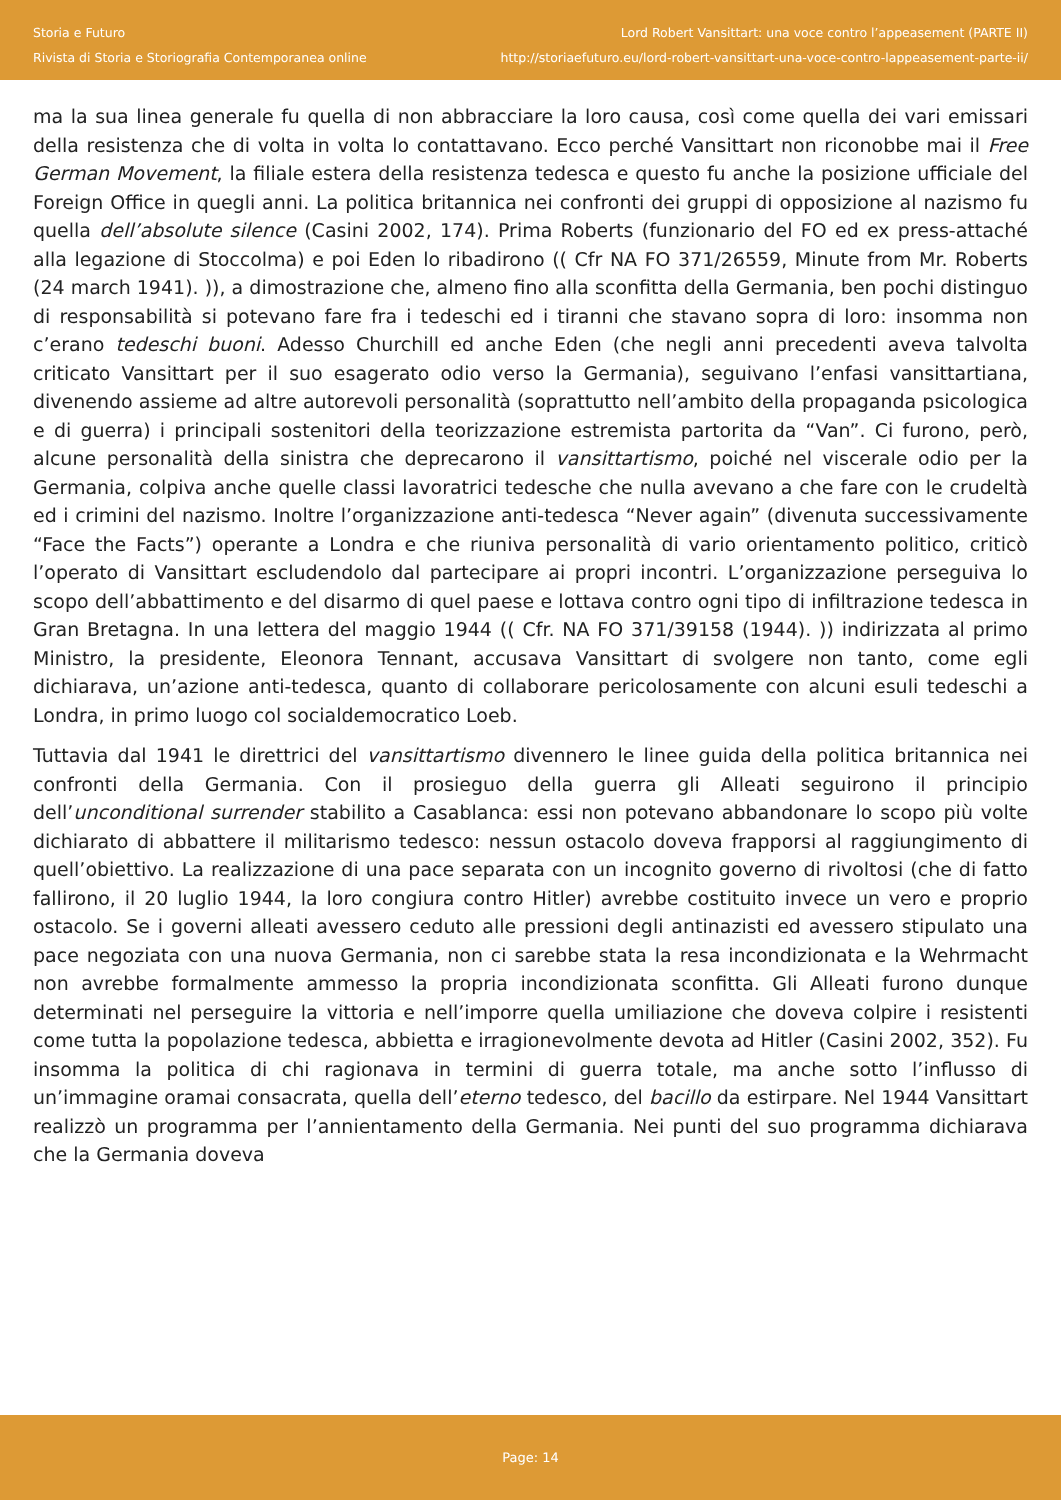Storia e Futuro
Rivista di Storia e Storiografia Contemporanea online
Lord Robert Vansittart: una voce contro l’appeasement (PARTE II)
http://storiaefuturo.eu/lord-robert-vansittart-una-voce-contro-lappeasement-parte-ii/
ma la sua linea generale fu quella di non abbracciare la loro causa, così come quella dei vari emissari della resistenza che di volta in volta lo contattavano. Ecco perché Vansittart non riconobbe mai il Free German Movement, la filiale estera della resistenza tedesca e questo fu anche la posizione ufficiale del Foreign Office in quegli anni. La politica britannica nei confronti dei gruppi di opposizione al nazismo fu quella dell’absolute silence (Casini 2002, 174). Prima Roberts (funzionario del FO ed ex press-attaché alla legazione di Stoccolma) e poi Eden lo ribadirono (( Cfr NA FO 371/26559, Minute from Mr. Roberts (24 march 1941). )), a dimostrazione che, almeno fino alla sconfitta della Germania, ben pochi distinguo di responsabilità si potevano fare fra i tedeschi ed i tiranni che stavano sopra di loro: insomma non c’erano tedeschi buoni. Adesso Churchill ed anche Eden (che negli anni precedenti aveva talvolta criticato Vansittart per il suo esagerato odio verso la Germania), seguivano l’enfasi vansittartiana, divenendo assieme ad altre autorevoli personalità (soprattutto nell’ambito della propaganda psicologica e di guerra) i principali sostenitori della teorizzazione estremista partorita da “Van”. Ci furono, però, alcune personalità della sinistra che deprecarono il vansittartismo, poiché nel viscerale odio per la Germania, colpiva anche quelle classi lavoratrici tedesche che nulla avevano a che fare con le crudeltà ed i crimini del nazismo. Inoltre l’organizzazione anti-tedesca “Never again” (divenuta successivamente “Face the Facts”) operante a Londra e che riuniva personalità di vario orientamento politico, criticò l’operato di Vansittart escludendolo dal partecipare ai propri incontri. L’organizzazione perseguiva lo scopo dell’abbattimento e del disarmo di quel paese e lottava contro ogni tipo di infiltrazione tedesca in Gran Bretagna. In una lettera del maggio 1944 (( Cfr. NA FO 371/39158 (1944). )) indirizzata al primo Ministro, la presidente, Eleonora Tennant, accusava Vansittart di svolgere non tanto, come egli dichiarava, un’azione anti-tedesca, quanto di collaborare pericolosamente con alcuni esuli tedeschi a Londra, in primo luogo col socialdemocratico Loeb.
Tuttavia dal 1941 le direttrici del vansittartismo divennero le linee guida della politica britannica nei confronti della Germania. Con il prosieguo della guerra gli Alleati seguirono il principio dell’unconditional surrender stabilito a Casablanca: essi non potevano abbandonare lo scopo più volte dichiarato di abbattere il militarismo tedesco: nessun ostacolo doveva frapporsi al raggiungimento di quell’obiettivo. La realizzazione di una pace separata con un incognito governo di rivoltosi (che di fatto fallirono, il 20 luglio 1944, la loro congiura contro Hitler) avrebbe costituito invece un vero e proprio ostacolo. Se i governi alleati avessero ceduto alle pressioni degli antinazisti ed avessero stipulato una pace negoziata con una nuova Germania, non ci sarebbe stata la resa incondizionata e la Wehrmacht non avrebbe formalmente ammesso la propria incondizionata sconfitta. Gli Alleati furono dunque determinati nel perseguire la vittoria e nell’imporre quella umiliazione che doveva colpire i resistenti come tutta la popolazione tedesca, abbietta e irragionevolmente devota ad Hitler (Casini 2002, 352). Fu insomma la politica di chi ragionava in termini di guerra totale, ma anche sotto l’influsso di un’immagine oramai consacrata, quella dell’eterno tedesco, del bacillo da estirpare. Nel 1944 Vansittart realizzò un programma per l’annientamento della Germania. Nei punti del suo programma dichiarava che la Germania doveva
Page: 14